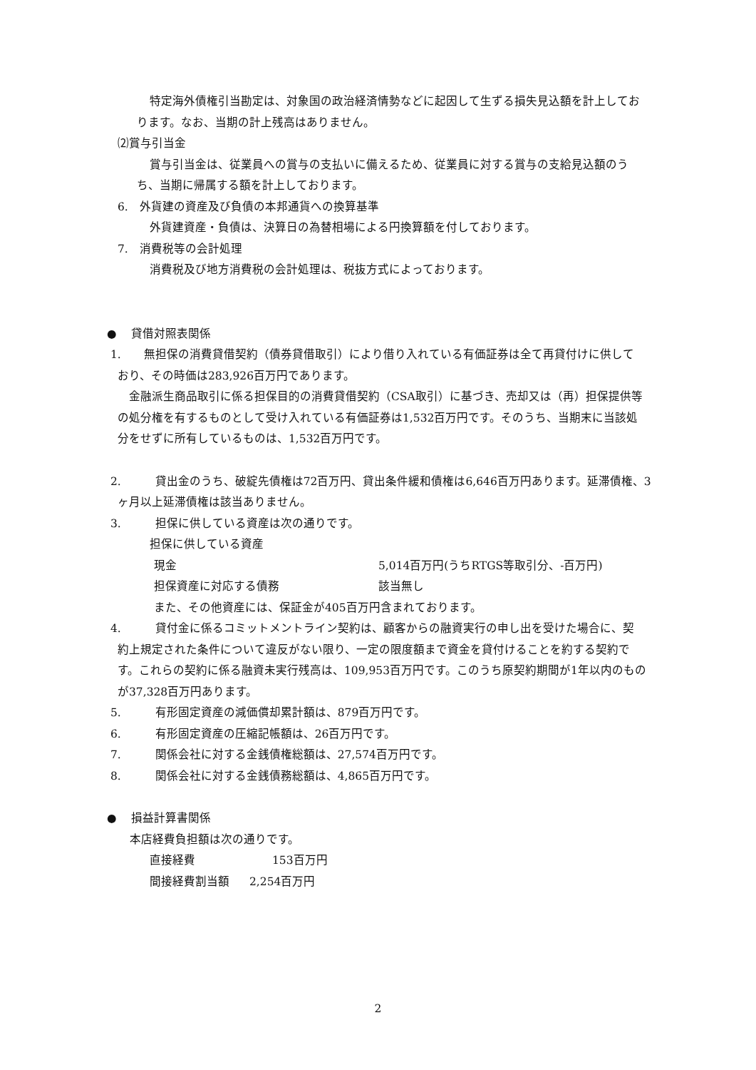特定海外債権引当勘定は、対象国の政治経済情勢などに起因して生ずる損失見込額を計上してお
ります。なお、当期の計上残高はありません。
⑵賞与引当金
賞与引当金は、従業員への賞与の支払いに備えるため、従業員に対する賞与の支給見込額のう
ち、当期に帰属する額を計上しております。
6.　外貨建の資産及び負債の本邦通貨への換算基準
外貨建資産・負債は、決算日の為替相場による円換算額を付しております。
7.　消費税等の会計処理
消費税及び地方消費税の会計処理は、税抜方式によっております。
●　 貸借対照表関係
1.　　無担保の消費貸借契約（債券貸借取引）により借り入れている有価証券は全て再貸付けに供して
おり、その時価は283,926百万円であります。
　金融派生商品取引に係る担保目的の消費貸借契約（CSA取引）に基づき、売却又は（再）担保提供等
の処分権を有するものとして受け入れている有価証券は1,532百万円です。そのうち、当期末に当該処
分をせずに所有しているものは、1,532百万円です。
2.　　　貸出金のうち、破綻先債権は72百万円、貸出条件緩和債権は6,646百万円あります。延滞債権、3
ヶ月以上延滞債権は該当ありません。
3.　　　担保に供している資産は次の通りです。
担保に供している資産
現金 5,014百万円(うちRTGS等取引分、-百万円)
担保資産に対応する債務 該当無し
また、その他資産には、保証金が405百万円含まれております。
4.　　　貸付金に係るコミットメントライン契約は、顧客からの融資実行の申し出を受けた場合に、契
約上規定された条件について違反がない限り、一定の限度額まで資金を貸付けることを約する契約で
す。これらの契約に係る融資未実行残高は、109,953百万円です。このうち原契約期間が1年以内のもの
が37,328百万円あります。
5.　　　有形固定資産の減価償却累計額は、879百万円です。
6.　　　有形固定資産の圧縮記帳額は、26百万円です。
7.　　　関係会社に対する金銭債権総額は、27,574百万円です。
8.　　　関係会社に対する金銭債務総額は、4,865百万円です。
●　 損益計算書関係
本店経費負担額は次の通りです。
直接経費　　153百万円
間接経費割当額 2,254百万円
2